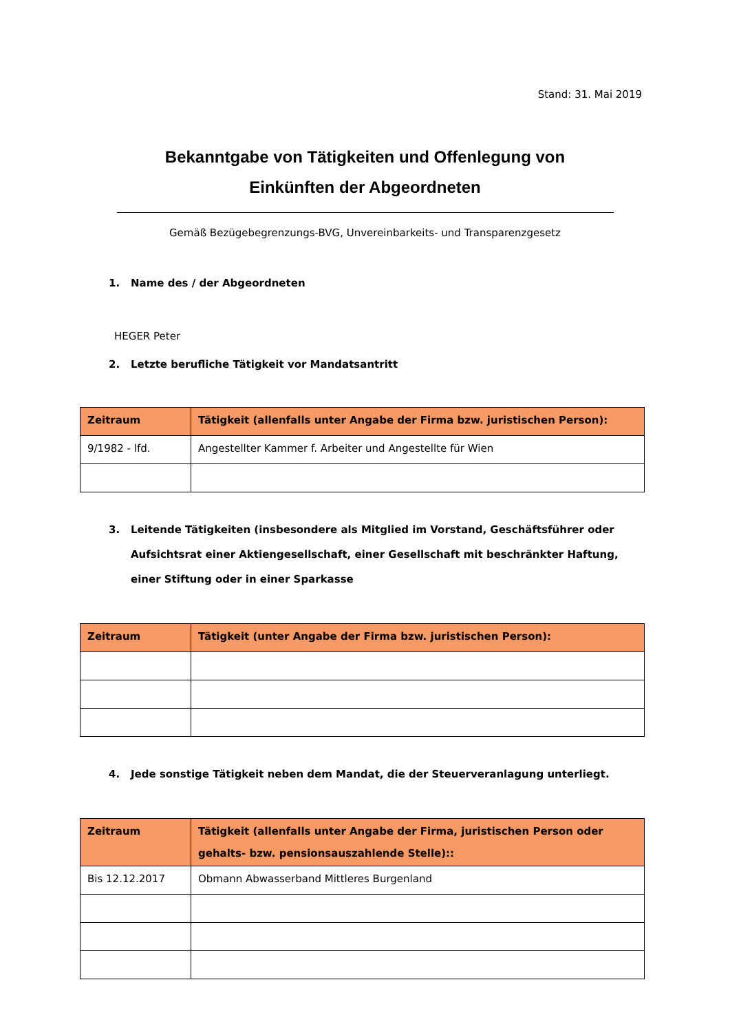Stand: 31. Mai 2019
Bekanntgabe von Tätigkeiten und Offenlegung von
Einkünften der Abgeordneten
Gemäß Bezügebegrenzungs-BVG, Unvereinbarkeits- und Transparenzgesetz
1. Name des / der Abgeordneten
HEGER Peter
2. Letzte berufliche Tätigkeit vor Mandatsantritt
| Zeitraum | Tätigkeit (allenfalls unter Angabe der Firma bzw. juristischen Person): |
| --- | --- |
| 9/1982 - lfd. | Angestellter Kammer f. Arbeiter und Angestellte für Wien |
3. Leitende Tätigkeiten (insbesondere als Mitglied im Vorstand, Geschäftsführer oder Aufsichtsrat einer Aktiengesellschaft, einer Gesellschaft mit beschränkter Haftung, einer Stiftung oder in einer Sparkasse
| Zeitraum | Tätigkeit (unter Angabe der Firma bzw. juristischen Person): |
| --- | --- |
4. Jede sonstige Tätigkeit neben dem Mandat, die der Steuerveranlagung unterliegt.
| Zeitraum | Tätigkeit (allenfalls unter Angabe der Firma, juristischen Person oder gehalts- bzw. pensionsauszahlende Stelle):: |
| --- | --- |
| Bis 12.12.2017 | Obmann Abwasserband Mittleres Burgenland |